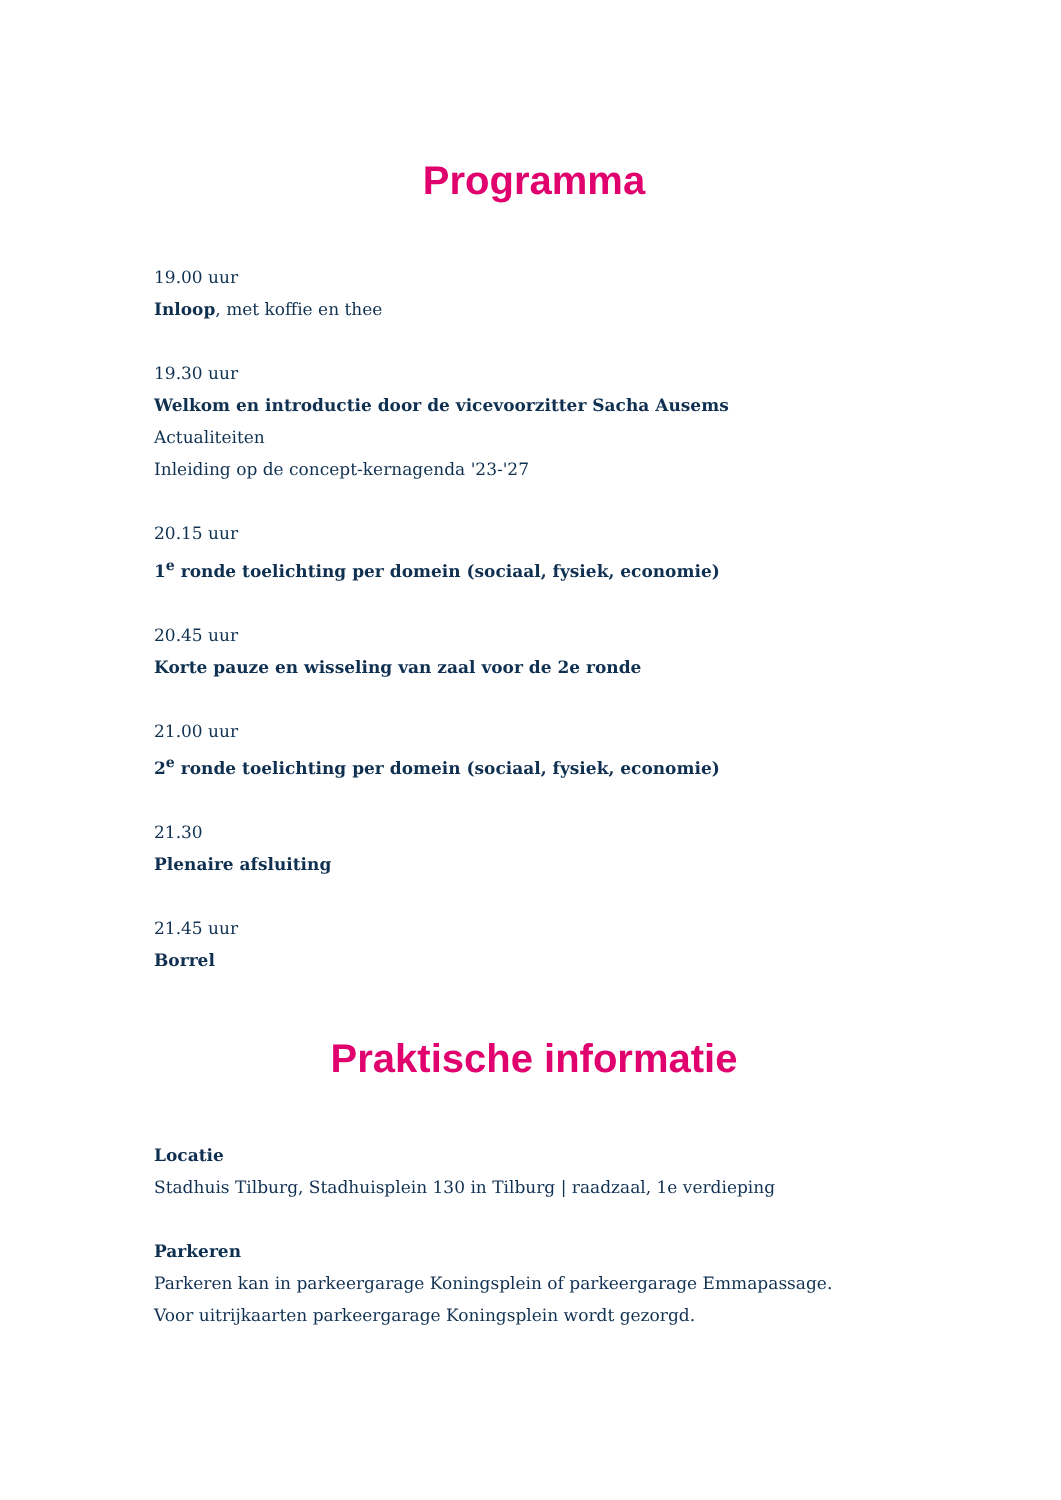Programma
19.00 uur
Inloop, met koffie en thee
19.30 uur
Welkom en introductie door de vicevoorzitter Sacha Ausems
Actualiteiten
Inleiding op de concept-kernagenda '23-'27
20.15 uur
1<sup>e</sup> ronde toelichting per domein (sociaal, fysiek, economie)
20.45 uur
Korte pauze en wisseling van zaal voor de 2e ronde
21.00 uur
2<sup>e</sup> ronde toelichting per domein (sociaal, fysiek, economie)
21.30
Plenaire afsluiting
21.45 uur
Borrel
Praktische informatie
Locatie
Stadhuis Tilburg, Stadhuisplein 130 in Tilburg | raadzaal, 1e verdieping
Parkeren
Parkeren kan in parkeergarage Koningsplein of parkeergarage Emmapassage.
Voor uitrijkaarten parkeergarage Koningsplein wordt gezorgd.